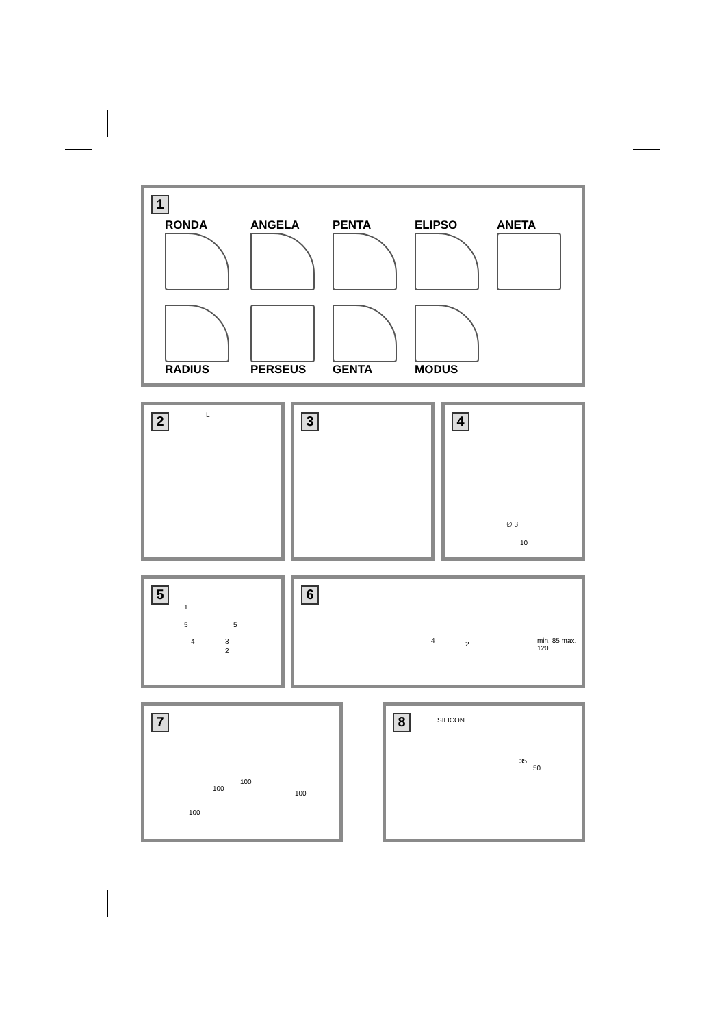1
RONDA ANGELA PENTA ELIPSO ANETA
RADIUS PERSEUS GENTA MODUS
2
L
3
4
∅ 3
10
5
1
5 5
4 3
2
6
4 2 min. 85 max. 120
7
100
100
100
100
8
SILICON
35
50